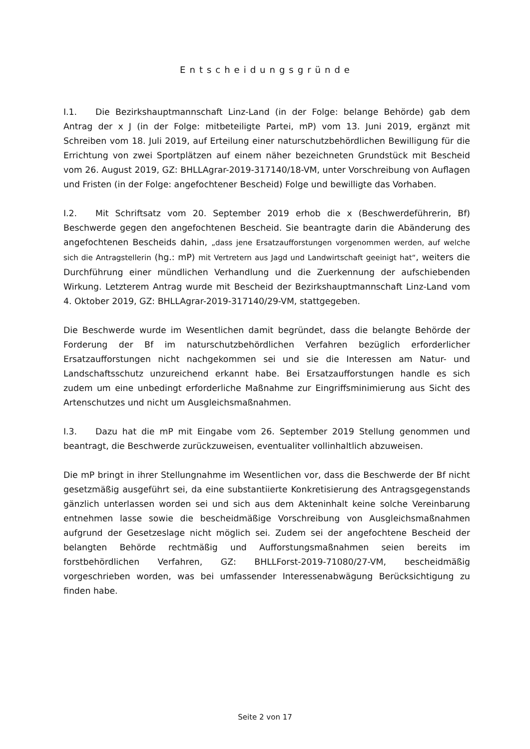Entscheidungsgründe
I.1. Die Bezirkshauptmannschaft Linz-Land (in der Folge: belange Behörde) gab dem Antrag der x J (in der Folge: mitbeteiligte Partei, mP) vom 13. Juni 2019, ergänzt mit Schreiben vom 18. Juli 2019, auf Erteilung einer naturschutzbehördlichen Bewilligung für die Errichtung von zwei Sportplätzen auf einem näher bezeichneten Grundstück mit Bescheid vom 26. August 2019, GZ: BHLLAgrar-2019-317140/18-VM, unter Vorschreibung von Auflagen und Fristen (in der Folge: angefochtener Bescheid) Folge und bewilligte das Vorhaben.
I.2. Mit Schriftsatz vom 20. September 2019 erhob die x (Beschwerdeführerin, Bf) Beschwerde gegen den angefochtenen Bescheid. Sie beantragte darin die Abänderung des angefochtenen Bescheids dahin, „dass jene Ersatzaufforstungen vorgenommen werden, auf welche sich die Antragstellerin (hg.: mP) mit Vertretern aus Jagd und Landwirtschaft geeinigt hat“, weiters die Durchführung einer mündlichen Verhandlung und die Zuerkennung der aufschiebenden Wirkung. Letzterem Antrag wurde mit Bescheid der Bezirkshauptmannschaft Linz-Land vom 4. Oktober 2019, GZ: BHLLAgrar-2019-317140/29-VM, stattgegeben.
Die Beschwerde wurde im Wesentlichen damit begründet, dass die belangte Behörde der Forderung der Bf im naturschutzbehördlichen Verfahren bezüglich erforderlicher Ersatzaufforstungen nicht nachgekommen sei und sie die Interessen am Natur- und Landschaftsschutz unzureichend erkannt habe. Bei Ersatzaufforstungen handle es sich zudem um eine unbedingt erforderliche Maßnahme zur Eingriffsminimierung aus Sicht des Artenschutzes und nicht um Ausgleichsmaßnahmen.
I.3. Dazu hat die mP mit Eingabe vom 26. September 2019 Stellung genommen und beantragt, die Beschwerde zurückzuweisen, eventualiter vollinhaltlich abzuweisen.
Die mP bringt in ihrer Stellungnahme im Wesentlichen vor, dass die Beschwerde der Bf nicht gesetzmäßig ausgeführt sei, da eine substantiierte Konkretisierung des Antragsgegenstands gänzlich unterlassen worden sei und sich aus dem Akteninhalt keine solche Vereinbarung entnehmen lasse sowie die bescheidmäßige Vorschreibung von Ausgleichsmaßnahmen aufgrund der Gesetzeslage nicht möglich sei. Zudem sei der angefochtene Bescheid der belangten Behörde rechtmäßig und Aufforstungsmaßnahmen seien bereits im forstbehördlichen Verfahren, GZ: BHLLForst-2019-71080/27-VM, bescheidmäßig vorgeschrieben worden, was bei umfassender Interessenabwägung Berücksichtigung zu finden habe.
Seite 2 von 17